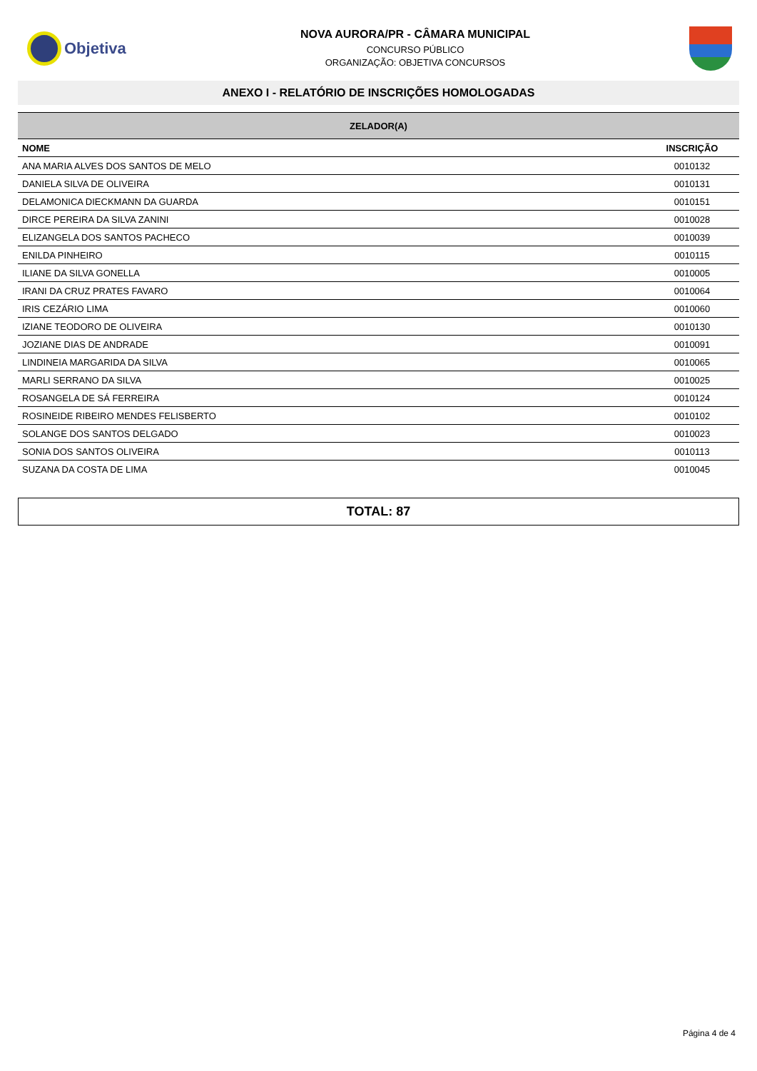Objetiva
NOVA AURORA/PR - CÂMARA MUNICIPAL
CONCURSO PÚBLICO
ORGANIZAÇÃO: OBJETIVA CONCURSOS
ANEXO I - RELATÓRIO DE INSCRIÇÕES HOMOLOGADAS
| ZELADOR(A) | |
| --- | --- |
| NOME | INSCRIÇÃO |
| ANA MARIA ALVES DOS SANTOS DE MELO | 0010132 |
| DANIELA SILVA DE OLIVEIRA | 0010131 |
| DELAMONICA DIECKMANN DA GUARDA | 0010151 |
| DIRCE PEREIRA DA SILVA ZANINI | 0010028 |
| ELIZANGELA DOS SANTOS PACHECO | 0010039 |
| ENILDA PINHEIRO | 0010115 |
| ILIANE DA SILVA GONELLA | 0010005 |
| IRANI DA CRUZ PRATES FAVARO | 0010064 |
| IRIS CEZÁRIO LIMA | 0010060 |
| IZIANE TEODORO DE OLIVEIRA | 0010130 |
| JOZIANE DIAS DE ANDRADE | 0010091 |
| LINDINEIA MARGARIDA DA SILVA | 0010065 |
| MARLI SERRANO DA SILVA | 0010025 |
| ROSANGELA DE SÁ FERREIRA | 0010124 |
| ROSINEIDE RIBEIRO MENDES FELISBERTO | 0010102 |
| SOLANGE DOS SANTOS DELGADO | 0010023 |
| SONIA DOS SANTOS OLIVEIRA | 0010113 |
| SUZANA DA COSTA DE LIMA | 0010045 |
TOTAL: 87
Página 4 de 4